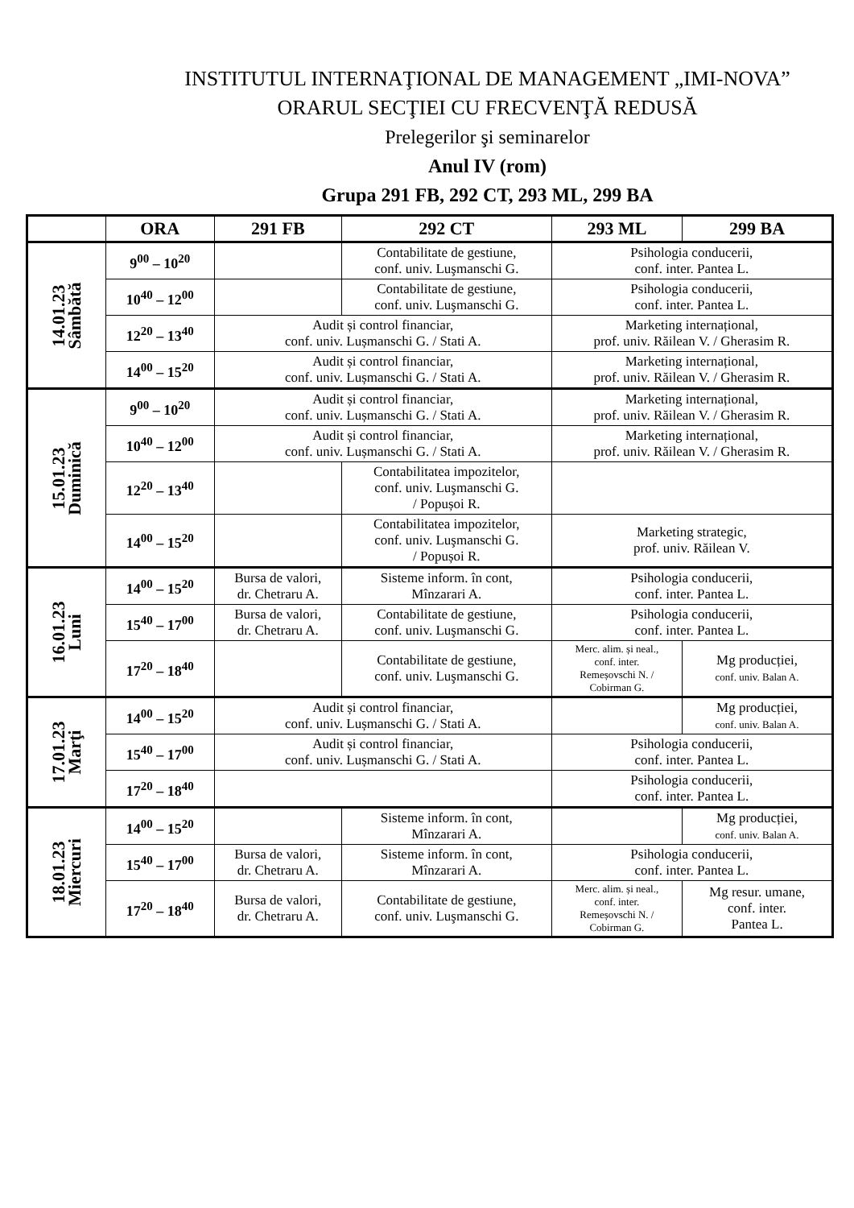INSTITUTUL INTERNAŢIONAL DE MANAGEMENT „IMI-NOVA”
ORARUL SECŢIEI CU FRECVENŢĂ REDUSĂ
Prelegerilor şi seminarelor
Anul IV (rom)
Grupa 291 FB, 292 CT, 293 ML, 299 BA
| | ORA | 291 FB | 292 CT | 293 ML | 299 BA |
| --- | --- | --- | --- | --- | --- |
| 14.01.23 Sâmbătă | 9<sup>00</sup> – 10<sup>20</sup> | | Contabilitate de gestiune, conf. univ. Luşmanschi G. | Psihologia conducerii, conf. inter. Pantea L. | |
| | 10<sup>40</sup> – 12<sup>00</sup> | | Contabilitate de gestiune, conf. univ. Luşmanschi G. | Psihologia conducerii, conf. inter. Pantea L. | |
| | 12<sup>20</sup> – 13<sup>40</sup> | Audit și control financiar, conf. univ. Lușmanschi G. / Stati A. | | Marketing internațional, prof. univ. Răilean V. / Gherasim R. | |
| | 14<sup>00</sup> – 15<sup>20</sup> | Audit și control financiar, conf. univ. Lușmanschi G. / Stati A. | | Marketing internațional, prof. univ. Răilean V. / Gherasim R. | |
| 15.01.23 Duminică | 9<sup>00</sup> – 10<sup>20</sup> | Audit și control financiar, conf. univ. Lușmanschi G. / Stati A. | | Marketing internațional, prof. univ. Răilean V. / Gherasim R. | |
| | 10<sup>40</sup> – 12<sup>00</sup> | Audit și control financiar, conf. univ. Lușmanschi G. / Stati A. | | Marketing internațional, prof. univ. Răilean V. / Gherasim R. | |
| | 12<sup>20</sup> – 13<sup>40</sup> | | Contabilitatea impozitelor, conf. univ. Luşmanschi G. / Popușoi R. | | |
| | 14<sup>00</sup> – 15<sup>20</sup> | | Contabilitatea impozitelor, conf. univ. Luşmanschi G. / Popușoi R. | Marketing strategic, prof. univ. Răilean V. | |
| 16.01.23 Luni | 14<sup>00</sup> – 15<sup>20</sup> | Bursa de valori, dr. Chetraru A. | Sisteme inform. în cont, Mînzarari A. | Psihologia conducerii, conf. inter. Pantea L. | |
| | 15<sup>40</sup> – 17<sup>00</sup> | Bursa de valori, dr. Chetraru A. | Contabilitate de gestiune, conf. univ. Luşmanschi G. | Psihologia conducerii, conf. inter. Pantea L. | |
| | 17<sup>20</sup> – 18<sup>40</sup> | | Contabilitate de gestiune, conf. univ. Luşmanschi G. | Merc. alim. și neal., conf. inter. Remeșovschi N. / Cobirman G. | Mg producției, conf. univ. Balan A. |
| 17.01.23 Marţi | 14<sup>00</sup> – 15<sup>20</sup> | Audit și control financiar, conf. univ. Lușmanschi G. / Stati A. | | | Mg producției, conf. univ. Balan A. |
| | 15<sup>40</sup> – 17<sup>00</sup> | Audit și control financiar, conf. univ. Lușmanschi G. / Stati A. | | Psihologia conducerii, conf. inter. Pantea L. | |
| | 17<sup>20</sup> – 18<sup>40</sup> | | | Psihologia conducerii, conf. inter. Pantea L. | |
| 18.01.23 Miercuri | 14<sup>00</sup> – 15<sup>20</sup> | | Sisteme inform. în cont, Mînzarari A. | | Mg producției, conf. univ. Balan A. |
| | 15<sup>40</sup> – 17<sup>00</sup> | Bursa de valori, dr. Chetraru A. | Sisteme inform. în cont, Mînzarari A. | Psihologia conducerii, conf. inter. Pantea L. | |
| | 17<sup>20</sup> – 18<sup>40</sup> | Bursa de valori, dr. Chetraru A. | Contabilitate de gestiune, conf. univ. Luşmanschi G. | Merc. alim. și neal., conf. inter. Remeșovschi N. / Cobirman G. | Mg resur. umane, conf. inter. Pantea L. |